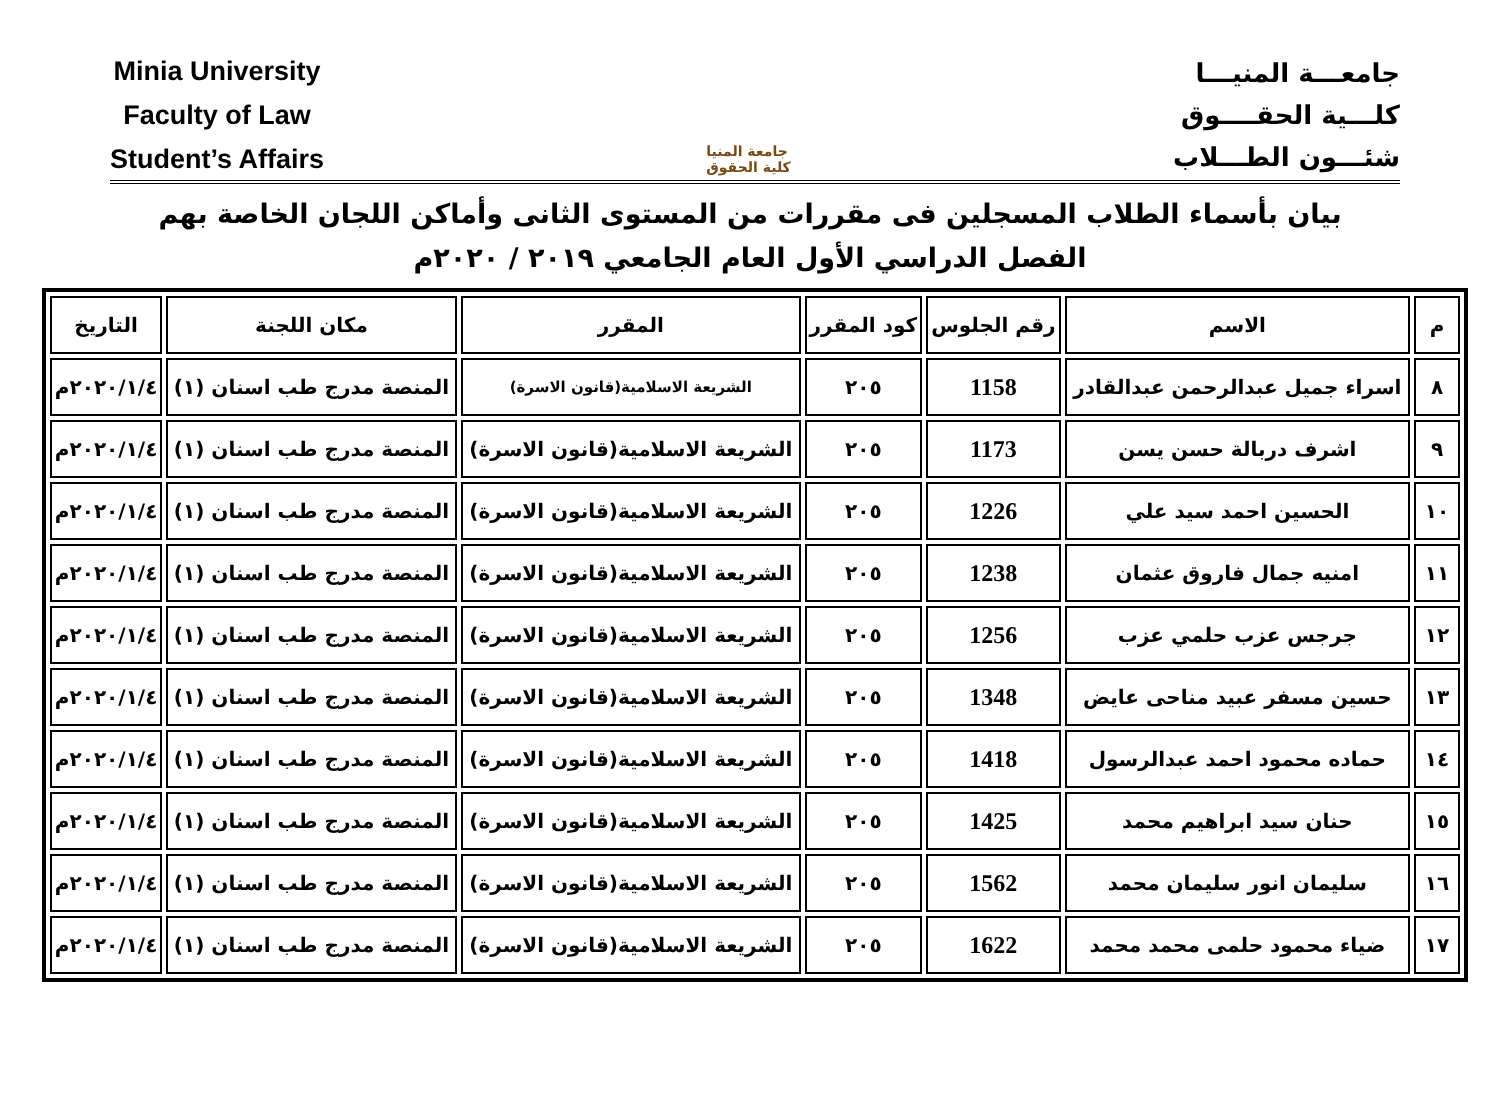Minia University
Faculty of Law
Student’s Affairs
جامعة المنيا
كلية الحقوق
جامعـــة المنيـــا
كلـــية الحقــــوق
شئـــون الطـــلاب
بيان بأسماء الطلاب المسجلين فى مقررات من المستوى الثانى وأماكن اللجان الخاصة بهم
الفصل الدراسي الأول العام الجامعي ٢٠١٩ / ٢٠٢٠م
| م | الاسم | رقم الجلوس | كود المقرر | المقرر | مكان اللجنة | التاريخ |
| --- | --- | --- | --- | --- | --- | --- |
| ٨ | اسراء جميل عبدالرحمن عبدالقادر | 1158 | ٢٠٥ | الشريعة الاسلامية(قانون الاسرة) | المنصة مدرج طب اسنان (١) | ٢٠٢٠/١/٤م |
| ٩ | اشرف دربالة حسن يسن | 1173 | ٢٠٥ | الشريعة الاسلامية(قانون الاسرة) | المنصة مدرج طب اسنان (١) | ٢٠٢٠/١/٤م |
| ١٠ | الحسين احمد سيد علي | 1226 | ٢٠٥ | الشريعة الاسلامية(قانون الاسرة) | المنصة مدرج طب اسنان (١) | ٢٠٢٠/١/٤م |
| ١١ | امنيه جمال فاروق عثمان | 1238 | ٢٠٥ | الشريعة الاسلامية(قانون الاسرة) | المنصة مدرج طب اسنان (١) | ٢٠٢٠/١/٤م |
| ١٢ | جرجس عزب حلمي عزب | 1256 | ٢٠٥ | الشريعة الاسلامية(قانون الاسرة) | المنصة مدرج طب اسنان (١) | ٢٠٢٠/١/٤م |
| ١٣ | حسين مسفر عبيد مناحى عايض | 1348 | ٢٠٥ | الشريعة الاسلامية(قانون الاسرة) | المنصة مدرج طب اسنان (١) | ٢٠٢٠/١/٤م |
| ١٤ | حماده محمود احمد عبدالرسول | 1418 | ٢٠٥ | الشريعة الاسلامية(قانون الاسرة) | المنصة مدرج طب اسنان (١) | ٢٠٢٠/١/٤م |
| ١٥ | حنان سيد ابراهيم محمد | 1425 | ٢٠٥ | الشريعة الاسلامية(قانون الاسرة) | المنصة مدرج طب اسنان (١) | ٢٠٢٠/١/٤م |
| ١٦ | سليمان انور سليمان محمد | 1562 | ٢٠٥ | الشريعة الاسلامية(قانون الاسرة) | المنصة مدرج طب اسنان (١) | ٢٠٢٠/١/٤م |
| ١٧ | ضياء محمود حلمى محمد محمد | 1622 | ٢٠٥ | الشريعة الاسلامية(قانون الاسرة) | المنصة مدرج طب اسنان (١) | ٢٠٢٠/١/٤م |